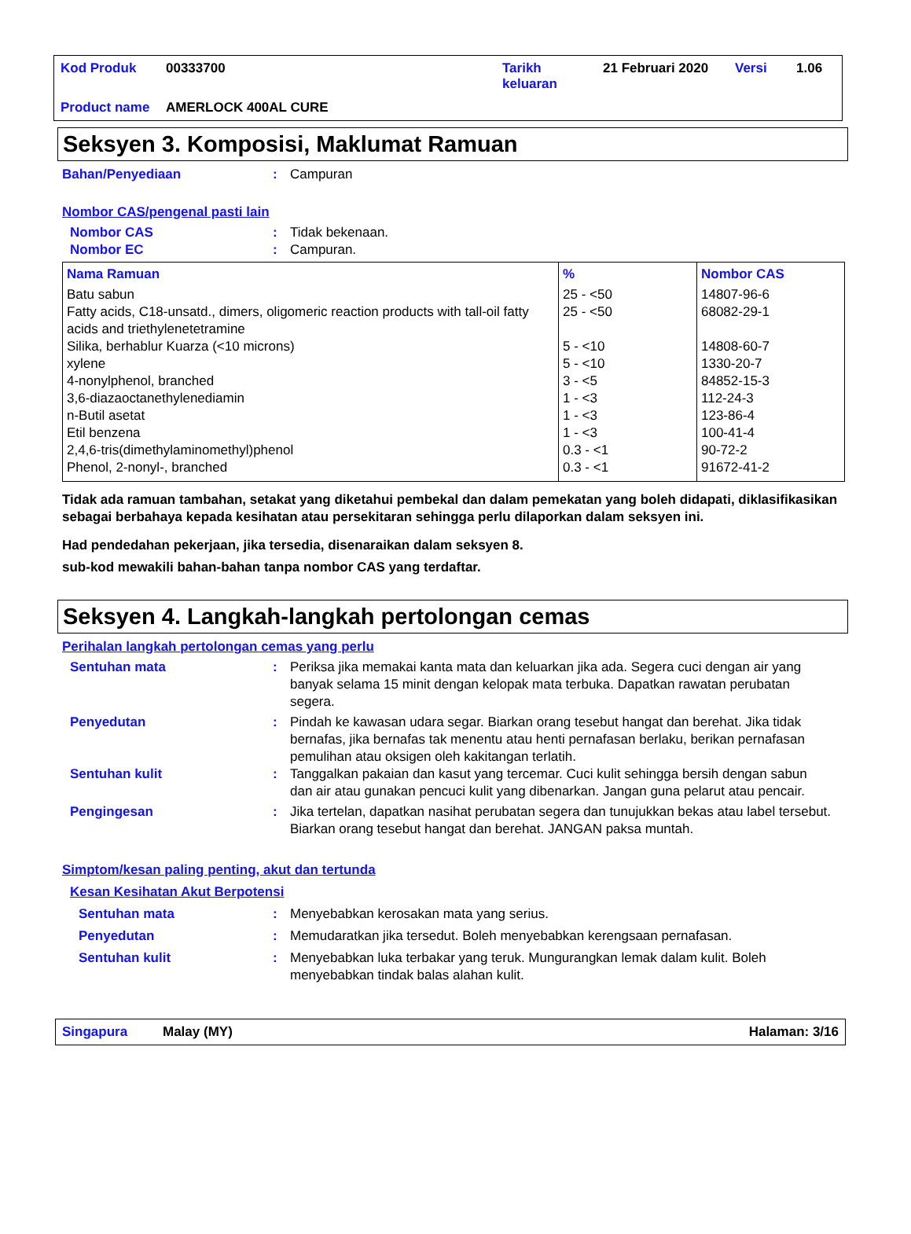| Kod Produk | 00333700 | Tarikh keluaran | 21 Februari 2020 | Versi | 1.06 |
| Product name | AMERLOCK 400AL CURE | | | | |
Seksyen 3. Komposisi, Maklumat Ramuan
Bahan/Penyediaan : Campuran
Nombor CAS/pengenal pasti lain
Nombor CAS : Tidak bekenaan.
Nombor EC : Campuran.
| Nama Ramuan | % | Nombor CAS |
| --- | --- | --- |
| Batu sabun | 25 - <50 | 14807-96-6 |
| Fatty acids, C18-unsatd., dimers, oligomeric reaction products with tall-oil fatty acids and triethylenetetramine | 25 - <50 | 68082-29-1 |
| Silika, berhablur Kuarza (<10 microns) | 5 - <10 | 14808-60-7 |
| xylene | 5 - <10 | 1330-20-7 |
| 4-nonylphenol, branched | 3 - <5 | 84852-15-3 |
| 3,6-diazaoctanethylenediamin | 1 - <3 | 112-24-3 |
| n-Butil asetat | 1 - <3 | 123-86-4 |
| Etil benzena | 1 - <3 | 100-41-4 |
| 2,4,6-tris(dimethylaminomethyl)phenol | 0.3 - <1 | 90-72-2 |
| Phenol, 2-nonyl-, branched | 0.3 - <1 | 91672-41-2 |
Tidak ada ramuan tambahan, setakat yang diketahui pembekal dan dalam pemekatan yang boleh didapati, diklasifikasikan sebagai berbahaya kepada kesihatan atau persekitaran sehingga perlu dilaporkan dalam seksyen ini.
Had pendedahan pekerjaan, jika tersedia, disenaraikan dalam seksyen 8.
sub-kod mewakili bahan-bahan tanpa nombor CAS yang terdaftar.
Seksyen 4. Langkah-langkah pertolongan cemas
Perihalan langkah pertolongan cemas yang perlu
Sentuhan mata : Periksa jika memakai kanta mata dan keluarkan jika ada. Segera cuci dengan air yang banyak selama 15 minit dengan kelopak mata terbuka. Dapatkan rawatan perubatan segera.
Penyedutan : Pindah ke kawasan udara segar. Biarkan orang tesebut hangat dan berehat. Jika tidak bernafas, jika bernafas tak menentu atau henti pernafasan berlaku, berikan pernafasan pemulihan atau oksigen oleh kakitangan terlatih.
Sentuhan kulit : Tanggalkan pakaian dan kasut yang tercemar. Cuci kulit sehingga bersih dengan sabun dan air atau gunakan pencuci kulit yang dibenarkan. Jangan guna pelarut atau pencair.
Pengingesan : Jika tertelan, dapatkan nasihat perubatan segera dan tunujukkan bekas atau label tersebut. Biarkan orang tesebut hangat dan berehat. JANGAN paksa muntah.
Simptom/kesan paling penting, akut dan tertunda
Kesan Kesihatan Akut Berpotensi
Sentuhan mata : Menyebabkan kerosakan mata yang serius.
Penyedutan : Memudaratkan jika tersedut. Boleh menyebabkan kerengsaan pernafasan.
Sentuhan kulit : Menyebabkan luka terbakar yang teruk. Mungurangkan lemak dalam kulit. Boleh menyebabkan tindak balas alahan kulit.
Singapura Malay (MY) Halaman: 3/16